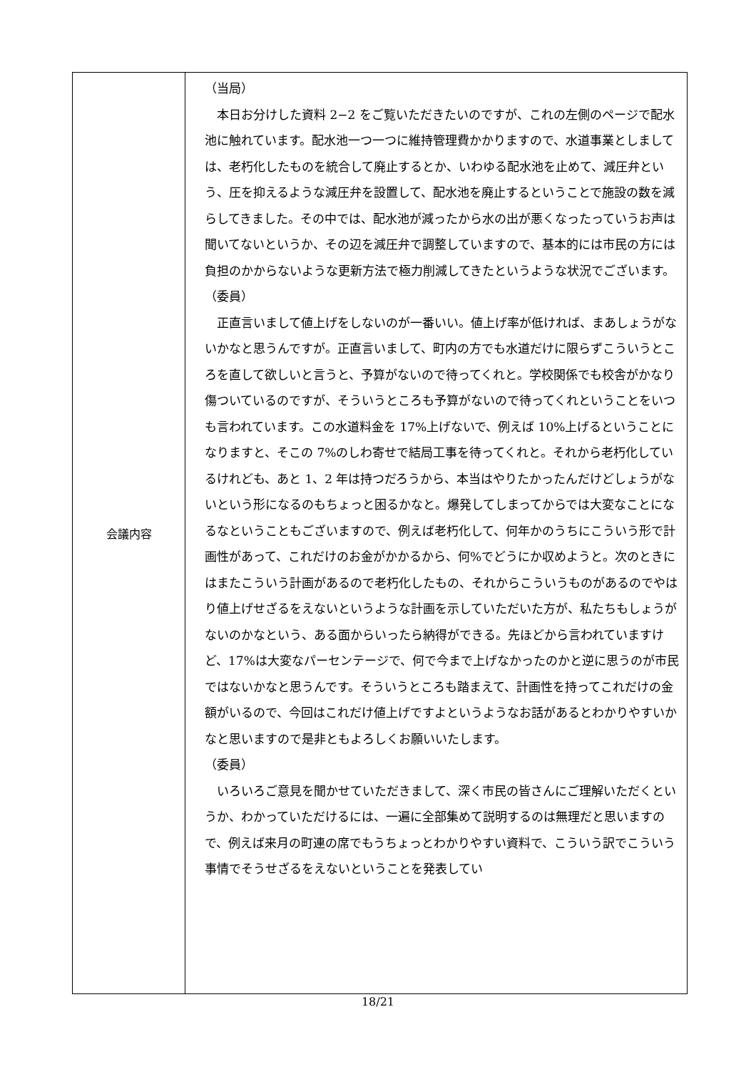| 会議内容 | （当局） 本日お分けした資料 2−2 をご覧いただきたいのですが、これの左側のページで配水池に触れています。配水池一つ一つに維持管理費かかりますので、水道事業としましては、老朽化したものを統合して廃止するとか、いわゆる配水池を止めて、減圧弁という、圧を抑えるような減圧弁を設置して、配水池を廃止するということで施設の数を減らしてきました。その中では、配水池が減ったから水の出が悪くなったっていうお声は聞いてないというか、その辺を減圧弁で調整していますので、基本的には市民の方には負担のかからないような更新方法で極力削減してきたというような状況でございます。 （委員） 正直言いまして値上げをしないのが一番いい。値上げ率が低ければ、まあしょうがないかなと思うんですが。正直言いまして、町内の方でも水道だけに限らずこういうところを直して欲しいと言うと、予算がないので待ってくれと。学校関係でも校舎がかなり傷ついているのですが、そういうところも予算がないので待ってくれということをいつも言われています。この水道料金を 17%上げないで、例えば 10%上げるということになりますと、そこの 7%のしわ寄せで結局工事を待ってくれと。それから老朽化しているけれども、あと 1、2 年は持つだろうから、本当はやりたかったんだけどしょうがないという形になるのもちょっと困るかなと。爆発してしまってからでは大変なことになるなということもございますので、例えば老朽化して、何年かのうちにこういう形で計画性があって、これだけのお金がかかるから、何%でどうにか収めようと。次のときにはまたこういう計画があるので老朽化したもの、それからこういうものがあるのでやはり値上げせざるをえないというような計画を示していただいた方が、私たちもしょうがないのかなという、ある面からいったら納得ができる。先ほどから言われていますけど、17%は大変なパーセンテージで、何で今まで上げなかったのかと逆に思うのが市民ではないかなと思うんです。そういうところも踏まえて、計画性を持ってこれだけの金額がいるので、今回はこれだけ値上げですよというようなお話があるとわかりやすいかなと思いますので是非ともよろしくお願いいたします。 （委員） いろいろご意見を聞かせていただきまして、深く市民の皆さんにご理解いただくというか、わかっていただけるには、一遍に全部集めて説明するのは無理だと思いますので、例えば来月の町連の席でもうちょっとわかりやすい資料で、こういう訳でこういう事情でそうせざるをえないということを発表してい |
18/21